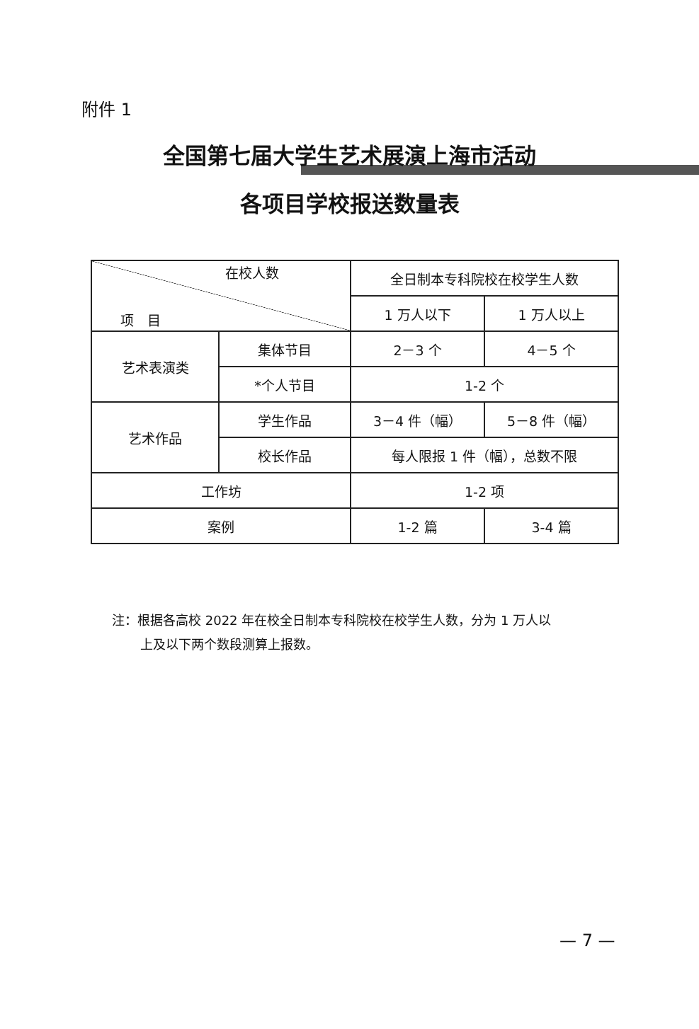附件 1
全国第七届大学生艺术展演上海市活动
各项目学校报送数量表
| 在校人数 项 目 | | 全日制本专科院校在校学生人数 | |
| --- | --- | --- | --- |
| | | 1 万人以下 | 1 万人以上 |
| 艺术表演类 | 集体节目 | 2－3 个 | 4－5 个 |
| | *个人节目 | 1-2 个 | |
| 艺术作品 | 学生作品 | 3－4 件（幅） | 5－8 件（幅） |
| | 校长作品 | 每人限报 1 件（幅），总数不限 | |
| 工作坊 | | 1-2 项 | |
| 案例 | | 1-2 篇 | 3-4 篇 |
注：根据各高校 2022 年在校全日制本专科院校在校学生人数，分为 1 万人以
上及以下两个数段测算上报数。
— 7 —